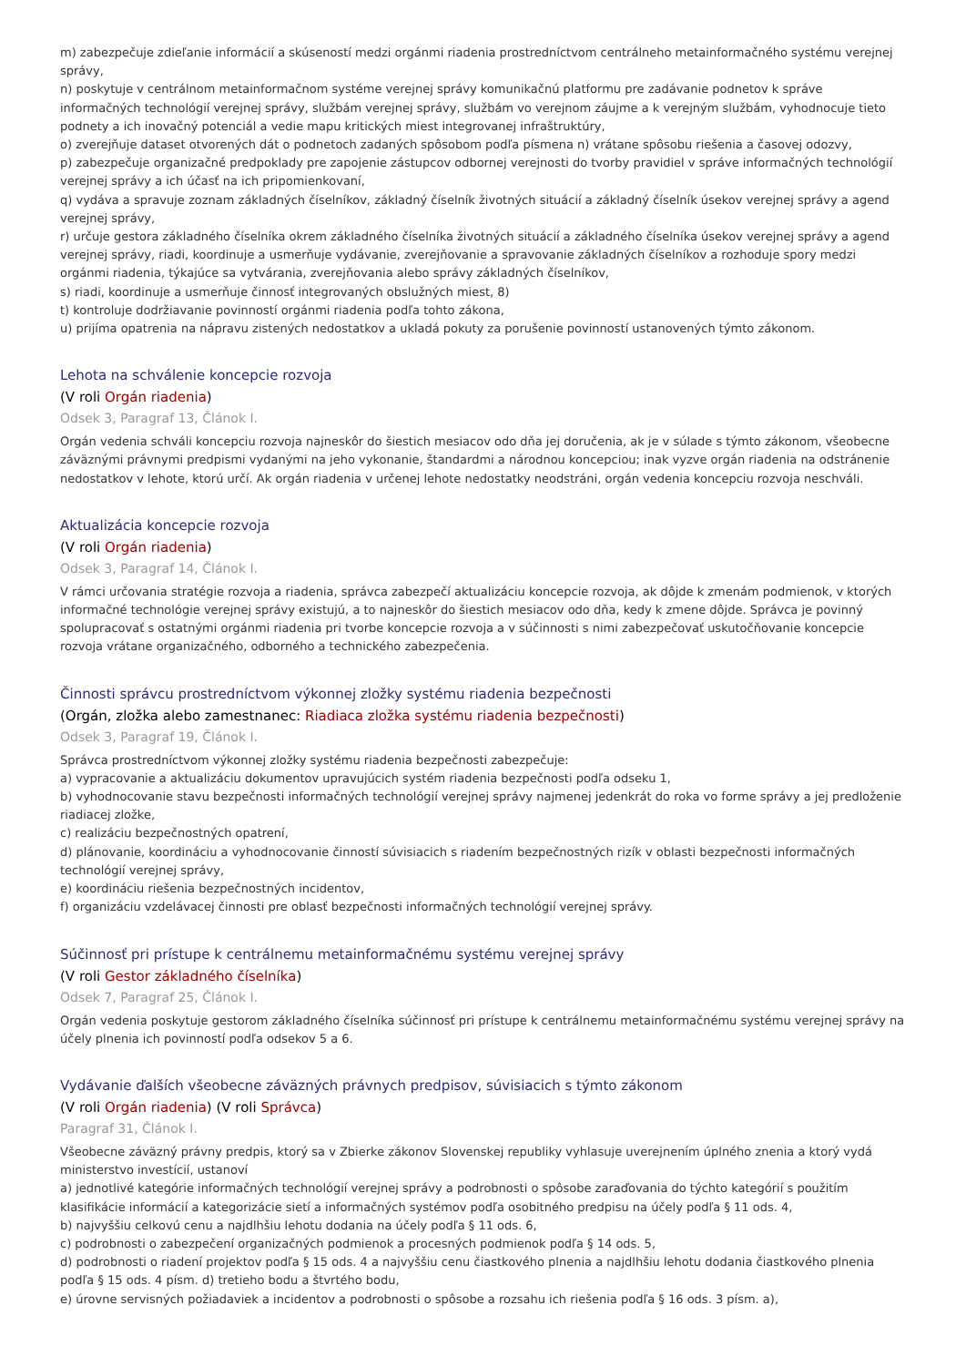m) zabezpečuje zdieľanie informácií a skúseností medzi orgánmi riadenia prostredníctvom centrálneho metainformačného systému verejnej správy,
n) poskytuje v centrálnom metainformačnom systéme verejnej správy komunikačnú platformu pre zadávanie podnetov k správe informačných technológií verejnej správy, službám verejnej správy, službám vo verejnom záujme a k verejným službám, vyhodnocuje tieto podnety a ich inovačný potenciál a vedie mapu kritických miest integrovanej infraštruktúry,
o) zverejňuje dataset otvorených dát o podnetoch zadaných spôsobom podľa písmena n) vrátane spôsobu riešenia a časovej odozvy,
p) zabezpečuje organizačné predpoklady pre zapojenie zástupcov odbornej verejnosti do tvorby pravidiel v správe informačných technológií verejnej správy a ich účasť na ich pripomienkovaní,
q) vydáva a spravuje zoznam základných číselníkov, základný číselník životných situácií a základný číselník úsekov verejnej správy a agend verejnej správy,
r) určuje gestora základného číselníka okrem základného číselníka životných situácií a základného číselníka úsekov verejnej správy a agend verejnej správy, riadi, koordinuje a usmerňuje vydávanie, zverejňovanie a spravovanie základných číselníkov a rozhoduje spory medzi orgánmi riadenia, týkajúce sa vytvárania, zverejňovania alebo správy základných číselníkov,
s) riadi, koordinuje a usmerňuje činnosť integrovaných obslužných miest, 8)
t) kontroluje dodržiavanie povinností orgánmi riadenia podľa tohto zákona,
u) prijíma opatrenia na nápravu zistených nedostatkov a ukladá pokuty za porušenie povinností ustanovených týmto zákonom.
Lehota na schválenie koncepcie rozvoja
(V roli Orgán riadenia)
Odsek 3, Paragraf 13, Článok I.
Orgán vedenia schváli koncepciu rozvoja najneskôr do šiestich mesiacov odo dňa jej doručenia, ak je v súlade s týmto zákonom, všeobecne záväznými právnymi predpismi vydanými na jeho vykonanie, štandardmi a národnou koncepciou; inak vyzve orgán riadenia na odstránenie nedostatkov v lehote, ktorú určí. Ak orgán riadenia v určenej lehote nedostatky neodstráni, orgán vedenia koncepciu rozvoja neschváli.
Aktualizácia koncepcie rozvoja
(V roli Orgán riadenia)
Odsek 3, Paragraf 14, Článok I.
V rámci určovania stratégie rozvoja a riadenia, správca zabezpečí aktualizáciu koncepcie rozvoja, ak dôjde k zmenám podmienok, v ktorých informačné technológie verejnej správy existujú, a to najneskôr do šiestich mesiacov odo dňa, kedy k zmene dôjde. Správca je povinný spolupracovať s ostatnými orgánmi riadenia pri tvorbe koncepcie rozvoja a v súčinnosti s nimi zabezpečovať uskutočňovanie koncepcie rozvoja vrátane organizačného, odborného a technického zabezpečenia.
Činnosti správcu prostredníctvom výkonnej zložky systému riadenia bezpečnosti
(Orgán, zložka alebo zamestnanec: Riadiaca zložka systému riadenia bezpečnosti)
Odsek 3, Paragraf 19, Článok I.
Správca prostredníctvom výkonnej zložky systému riadenia bezpečnosti zabezpečuje:
a) vypracovanie a aktualizáciu dokumentov upravujúcich systém riadenia bezpečnosti podľa odseku 1,
b) vyhodnocovanie stavu bezpečnosti informačných technológií verejnej správy najmenej jedenkrát do roka vo forme správy a jej predloženie riadiacej zložke,
c) realizáciu bezpečnostných opatrení,
d) plánovanie, koordináciu a vyhodnocovanie činností súvisiacich s riadením bezpečnostných rizík v oblasti bezpečnosti informačných technológií verejnej správy,
e) koordináciu riešenia bezpečnostných incidentov,
f) organizáciu vzdelávacej činnosti pre oblasť bezpečnosti informačných technológií verejnej správy.
Súčinnosť pri prístupe k centrálnemu metainformačnému systému verejnej správy
(V roli Gestor základného číselníka)
Odsek 7, Paragraf 25, Článok I.
Orgán vedenia poskytuje gestorom základného číselníka súčinnosť pri prístupe k centrálnemu metainformačnému systému verejnej správy na účely plnenia ich povinností podľa odsekov 5 a 6.
Vydávanie ďalších všeobecne záväzných právnych predpisov, súvisiacich s týmto zákonom
(V roli Orgán riadenia) (V roli Správca)
Paragraf 31, Článok I.
Všeobecne záväzný právny predpis, ktorý sa v Zbierke zákonov Slovenskej republiky vyhlasuje uverejnením úplného znenia a ktorý vydá ministerstvo investícií, ustanoví
a) jednotlivé kategórie informačných technológií verejnej správy a podrobnosti o spôsobe zaraďovania do týchto kategórií s použitím klasifikácie informácií a kategorizácie sietí a informačných systémov podľa osobitného predpisu na účely podľa § 11 ods. 4,
b) najvyššiu celkovú cenu a najdlhšiu lehotu dodania na účely podľa § 11 ods. 6,
c) podrobnosti o zabezpečení organizačných podmienok a procesných podmienok podľa § 14 ods. 5,
d) podrobnosti o riadení projektov podľa § 15 ods. 4 a najvyššiu cenu čiastkového plnenia a najdlhšiu lehotu dodania čiastkového plnenia podľa § 15 ods. 4 písm. d) tretieho bodu a štvrtého bodu,
e) úrovne servisných požiadaviek a incidentov a podrobnosti o spôsobe a rozsahu ich riešenia podľa § 16 ods. 3 písm. a),